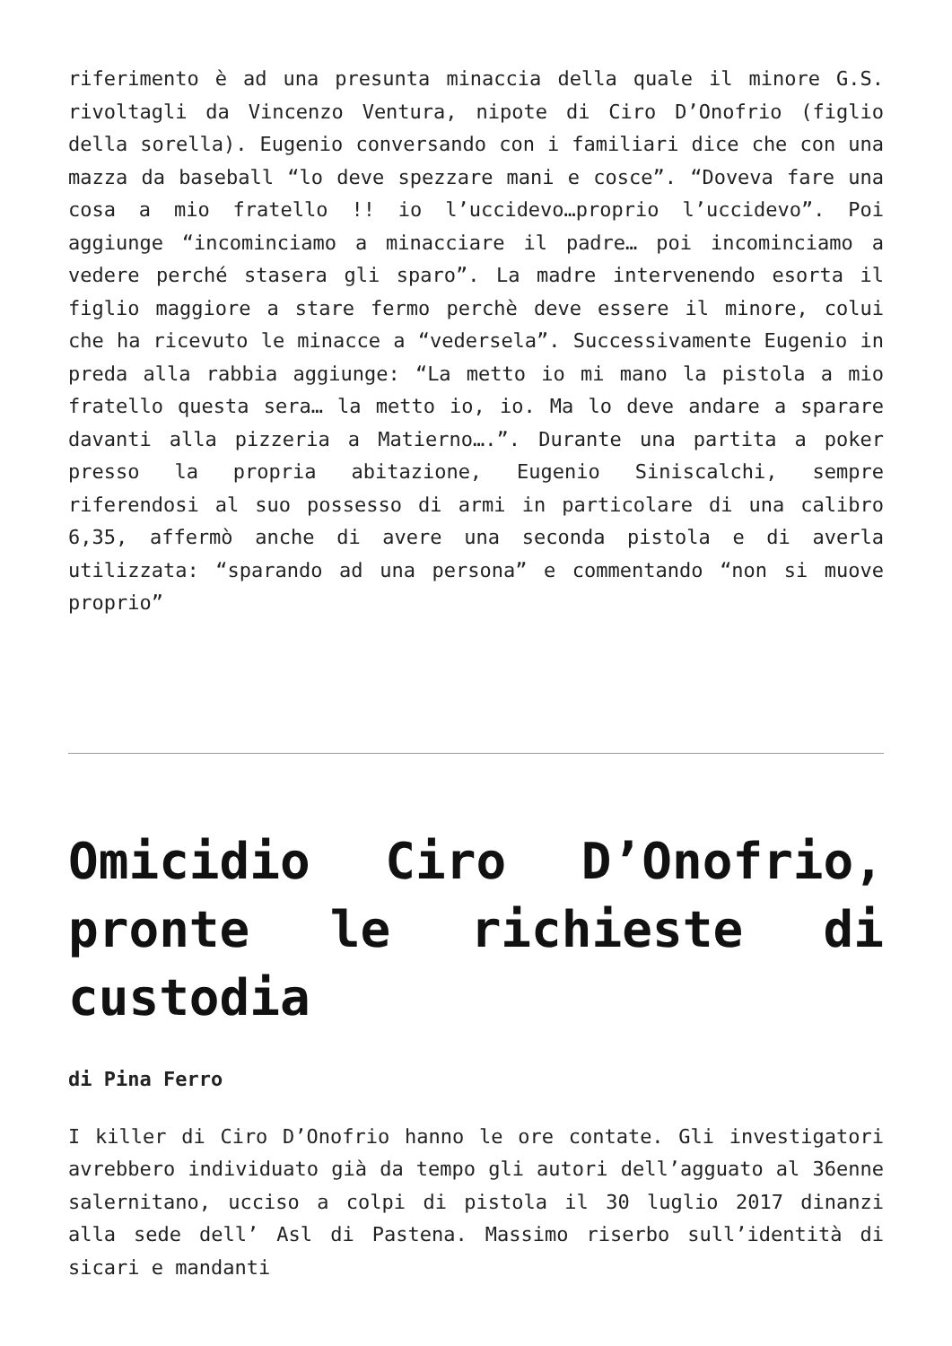riferimento è ad una presunta minaccia della quale il minore G.S. rivoltagli da Vincenzo Ventura, nipote di Ciro D’Onofrio (figlio della sorella). Eugenio conversando con i familiari dice che con una mazza da baseball “lo deve spezzare mani e cosce”. “Doveva fare una cosa a mio fratello !! io l’uccidevo…proprio l’uccidevo”. Poi aggiunge “incominciamo a minacciare il padre… poi incominciamo a vedere perché stasera gli sparo”. La madre intervenendo esorta il figlio maggiore a stare fermo perchè deve essere il minore, colui che ha ricevuto le minacce a “vedersela”. Successivamente Eugenio in preda alla rabbia aggiunge: “La metto io mi mano la pistola a mio fratello questa sera… la metto io, io. Ma lo deve andare a sparare davanti alla pizzeria a Matierno….”. Durante una partita a poker presso la propria abitazione, Eugenio Siniscalchi, sempre riferendosi al suo possesso di armi in particolare di una calibro 6,35, affermò anche di avere una seconda pistola e di averla utilizzata: “sparando ad una persona” e commentando “non si muove proprio”
Omicidio Ciro D’Onofrio, pronte le richieste di custodia
di Pina Ferro
I killer di Ciro D’Onofrio hanno le ore contate. Gli investigatori avrebbero individuato già da tempo gli autori dell’agguato al 36enne salernitano, ucciso a colpi di pistola il 30 luglio 2017 dinanzi alla sede dell’ Asl di Pastena. Massimo riserbo sull’identità di sicari e mandanti